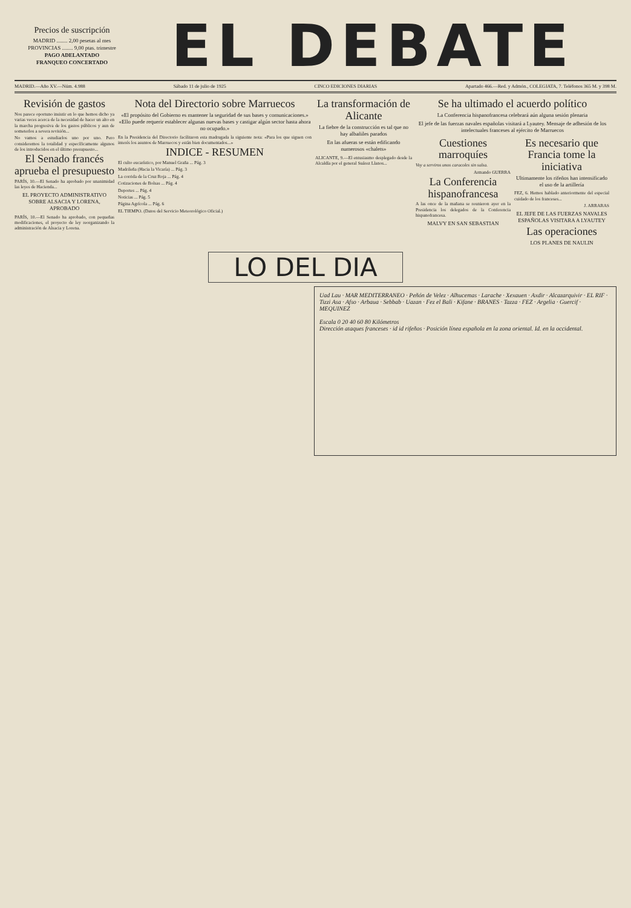Precios de suscripción
MADRID ........ 2,00 pesetas al mes
PROVINCIAS ........ 9,00 ptas. trimestre
PAGO ADELANTADO
FRANQUEO CONCERTADO
EL DEBATE
MADRID.—Año XV.—Núm. 4.988 Sábado 11 de julio de 1925 CINCO EDICIONES DIARIAS Apartado 466.—Red. y Admón., COLEGIATA, 7. Teléfonos 365 M. y 398 M.
Revisión de gastos
Nos parece oportuno insistir en lo que hemos dicho ya varias veces acerca de la necesidad de hacer un alto en la marcha progresiva de los gastos públicos y aun de someterlos a severa revisión...
No vamos a estudiarlos uno por uno. Pero consideremos la totalidad y específicamente algunos de los introducidos en el último presupuesto...
El Senado francés aprueba el presupuesto
PARÍS, 10.—El Senado ha aprobado por unanimidad las leyes de Hacienda...
EL PROYECTO ADMINISTRATIVO SOBRE ALSACIA Y LORENA, APROBADO
PARÍS, 10.—El Senado ha aprobado, con pequeñas modificaciones, el proyecto de ley reorganizando la administración de Alsacia y Lorena.
Nota del Directorio sobre Marruecos
«El propósito del Gobierno es mantener la seguridad de sus bases y comunicaciones.» «Ello puede requerir establecer algunas nuevas bases y castigar algún sector hasta ahora no ocupado.»
En la Presidencia del Directorio facilitaron esta madrugada la siguiente nota: «Para los que siguen con interés los asuntos de Marruecos y están bien documentados...»
INDICE - RESUMEN
El culto eucarístico, por Manuel Graña ... Pág. 3
Madrileña (Hacia la Vicaría) ... Pág. 3
La corrida de la Cruz Roja ... Pág. 4
Cotizaciones de Bolsas ... Pág. 4
Deportes ... Pág. 4
Noticias ... Pág. 5
Página Agrícola ... Pág. 6
EL TIEMPO. (Datos del Servicio Meteorológico Oficial.)
La transformación de Alicante
La fiebre de la construcción es tal que no hay albañiles parados
En las afueras se están edificando numerosos «chalets»
ALICANTE, 9.—El entusiasmo desplegado desde la Alcaldía por el general Suárez Llanos...
Se ha ultimado el acuerdo político
La Conferencia hispanofrancesa celebrará aún alguna sesión plenaria
El jefe de las fuerzas navales españolas visitará a Lyautey. Mensaje de adhesión de los intelectuales franceses al ejército de Marruecos
Cuestiones marroquíes
Voy a serviros unos caracoles sin salsa.
Armando GUERRA
La Conferencia hispanofrancesa
A las once de la mañana se reunieron ayer en la Presidencia los delegados de la Conferencia hispanofrancesa.
MALVY EN SAN SEBASTIAN
Es necesario que Francia tome la iniciativa
Ultimamente los rifeños han intensificado el uso de la artillería
FEZ, 6. Hemos hablado anteriormente del especial cuidado de los franceses...
J. ARRARAS
EL JEFE DE LAS FUERZAS NAVALES ESPAÑOLAS VISITARA A LYAUTEY
Las operaciones
LOS PLANES DE NAULIN
LO DEL DIA
Uad Lau · MAR MEDITERRANEO · Peñón de Velez · Alhucemas · Larache · Xexauen · Axdir · Alcazarquivir · EL RIF · Tizzi Asa · Afso · Arbaua · Sebbab · Uazan · Fez el Bali · Kifane · BRANES · Tazza · FEZ · Argelia · Guercif · MEQUINEZ
Escala 0 20 40 60 80 Kilómetros
Dirección ataques franceses · id id rifeños · Posición línea española en la zona oriental. Id. en la occidental.